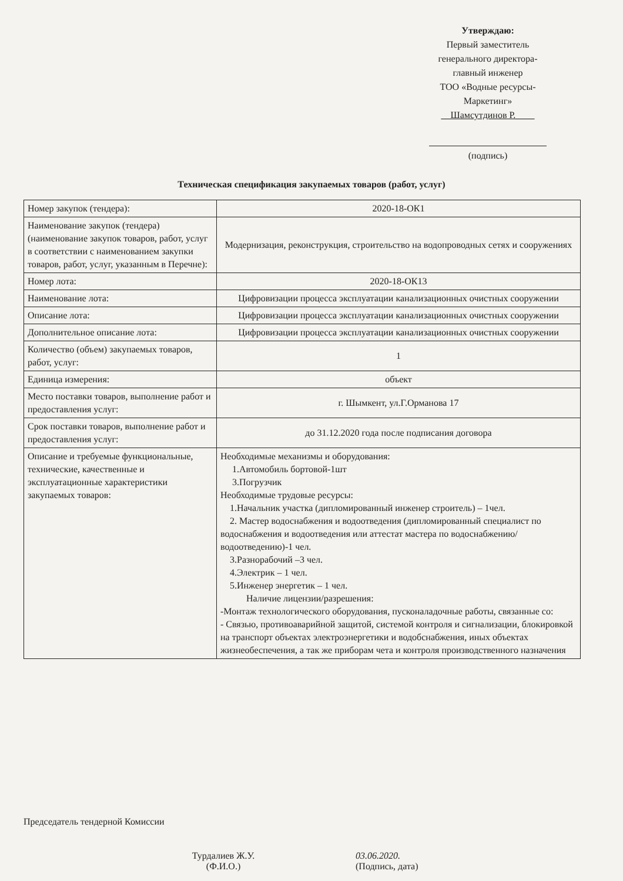Утверждаю:
Первый заместитель
генерального директора-
главный инженер
ТОО «Водные ресурсы-
Маркетинг»
__Шамсутдинов Р.____
(подпись)
Техническая спецификация закупаемых товаров (работ, услуг)
| Номер закупок (тендера): | 2020-18-ОК1 |
| Наименование закупок (тендера) (наименование закупок товаров, работ, услуг в соответствии с наименованием закупки товаров, работ, услуг, указанным в Перечне): | Модернизация, реконструкция, строительство на водопроводных сетях и сооружениях |
| Номер лота: | 2020-18-ОК13 |
| Наименование лота: | Цифровизации процесса эксплуатации канализационных очистных сооружении |
| Описание лота: | Цифровизации процесса эксплуатации канализационных очистных сооружении |
| Дополнительное описание лота: | Цифровизации процесса эксплуатации канализационных очистных сооружении |
| Количество (объем) закупаемых товаров, работ, услуг: | 1 |
| Единица измерения: | объект |
| Место поставки товаров, выполнение работ и предоставления услуг: | г. Шымкент, ул.Г.Орманова 17 |
| Срок поставки товаров, выполнение работ и предоставления услуг: | до 31.12.2020 года после подписания договора |
| Описание и требуемые функциональные, технические, качественные и эксплуатационные характеристики закупаемых товаров: | Необходимые механизмы и оборудования: 1.Автомобиль бортовой-1шт 3.Погрузчик Необходимые трудовые ресурсы: 1.Начальник участка (дипломированный инженер строитель) – 1чел. 2. Мастер водоснабжения и водоотведения (дипломированный специалист по водоснабжения и водоотведения или аттестат мастера по водоснабжению/водоотведению)-1 чел. 3.Разнорабочий –3 чел. 4.Электрик – 1 чел. 5.Инженер энергетик – 1 чел. Наличие лицензии/разрешения: -Монтаж технологического оборудования, пусконаладочные работы, связанные со: - Связью, противоаварийной защитой, системой контроля и сигнализации, блокировкой на транспорт объектах электроэнергетики и водобснабжения, иных объектах жизнеобеспечения, а так же приборам чета и контроля производственного назначения |
Председатель тендерной Комиссии
Турдалиев Ж.У.
(Ф.И.О.)
03.06.2020.
(Подпись, дата)